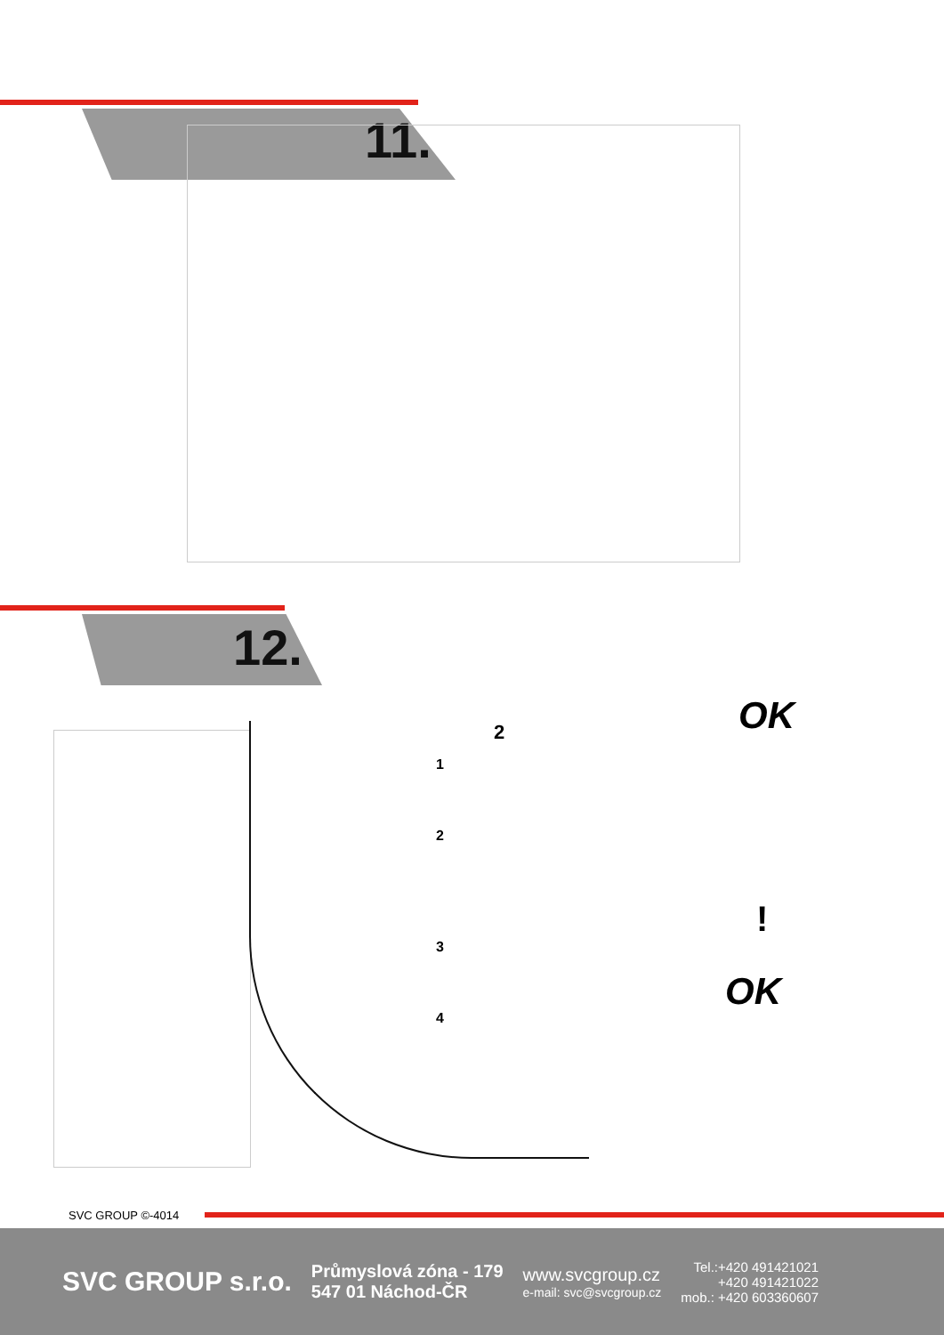11.
12.
2
1
2
3
4
OK
!
OK
SVC GROUP ©-4014
SVC GROUP s.r.o.
Průmyslová zóna - 179
547 01 Náchod-ČR
www.svcgroup.cz
e-mail: svc@svcgroup.cz
Tel.:+420 491421021
+420 491421022
mob.: +420 603360607